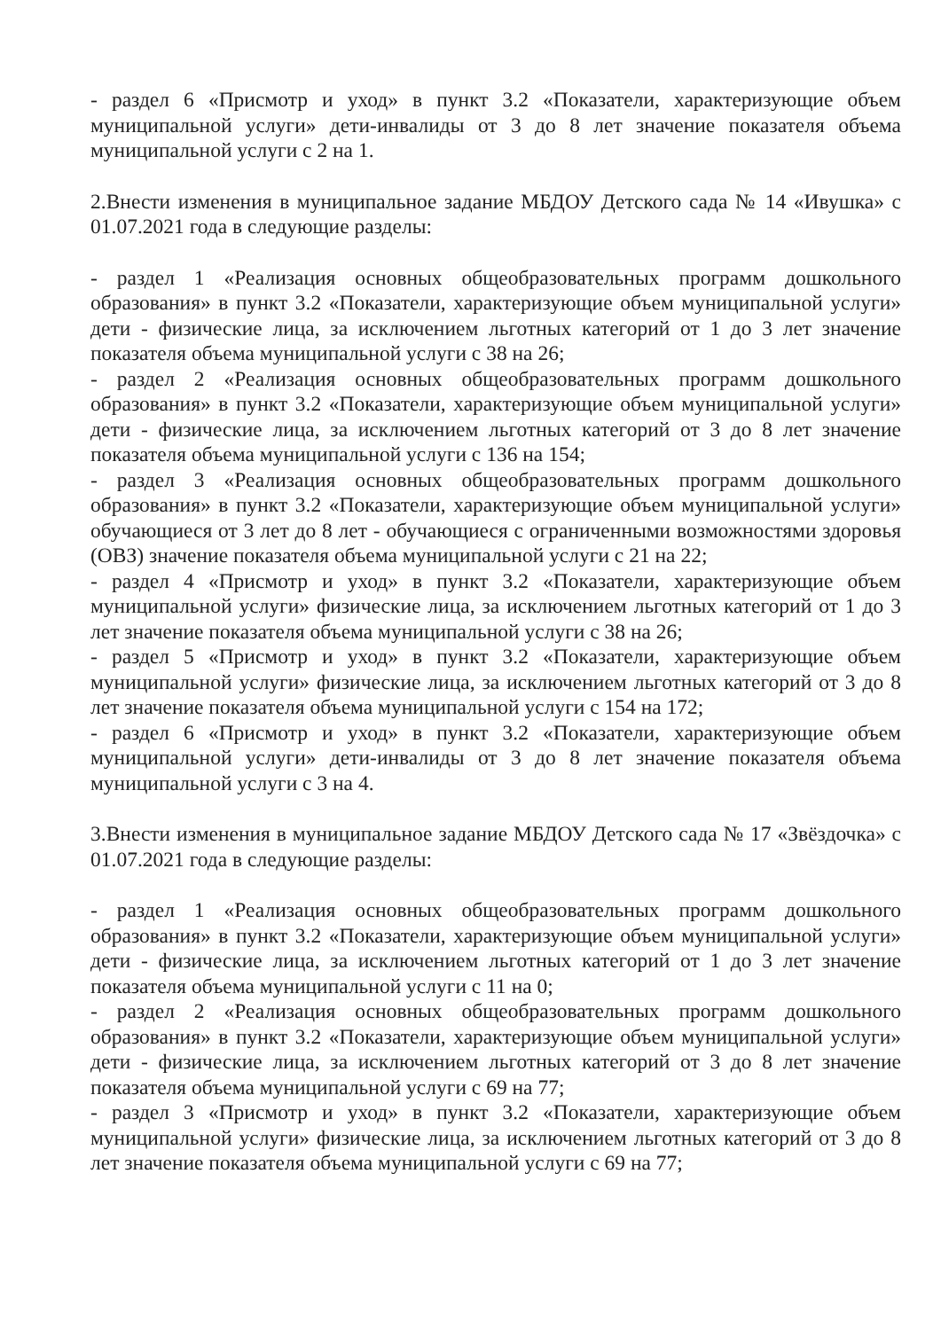- раздел 6 «Присмотр и уход» в пункт 3.2 «Показатели, характеризующие объем муниципальной услуги» дети-инвалиды от 3 до 8 лет значение показателя объема муниципальной услуги с 2 на 1.
2.Внести изменения в муниципальное задание МБДОУ Детского сада № 14 «Ивушка» с 01.07.2021 года в следующие разделы:
- раздел 1 «Реализация основных общеобразовательных программ дошкольного образования» в пункт 3.2 «Показатели, характеризующие объем муниципальной услуги» дети - физические лица, за исключением льготных категорий от 1 до 3 лет значение показателя объема муниципальной услуги с 38 на 26;
- раздел 2 «Реализация основных общеобразовательных программ дошкольного образования» в пункт 3.2 «Показатели, характеризующие объем муниципальной услуги» дети - физические лица, за исключением льготных категорий от 3 до 8 лет значение показателя объема муниципальной услуги с 136 на 154;
- раздел 3 «Реализация основных общеобразовательных программ дошкольного образования» в пункт 3.2 «Показатели, характеризующие объем муниципальной услуги» обучающиеся от 3 лет до 8 лет - обучающиеся с ограниченными возможностями здоровья (ОВЗ) значение показателя объема муниципальной услуги с 21 на 22;
- раздел 4 «Присмотр и уход» в пункт 3.2 «Показатели, характеризующие объем муниципальной услуги» физические лица, за исключением льготных категорий от 1 до 3 лет значение показателя объема муниципальной услуги с 38 на 26;
- раздел 5 «Присмотр и уход» в пункт 3.2 «Показатели, характеризующие объем муниципальной услуги» физические лица, за исключением льготных категорий от 3 до 8 лет значение показателя объема муниципальной услуги с 154 на 172;
- раздел 6 «Присмотр и уход» в пункт 3.2 «Показатели, характеризующие объем муниципальной услуги» дети-инвалиды от 3 до 8 лет значение показателя объема муниципальной услуги с 3 на 4.
3.Внести изменения в муниципальное задание МБДОУ Детского сада № 17 «Звёздочка» с 01.07.2021 года в следующие разделы:
- раздел 1 «Реализация основных общеобразовательных программ дошкольного образования» в пункт 3.2 «Показатели, характеризующие объем муниципальной услуги» дети - физические лица, за исключением льготных категорий от 1 до 3 лет значение показателя объема муниципальной услуги с 11 на 0;
- раздел 2 «Реализация основных общеобразовательных программ дошкольного образования» в пункт 3.2 «Показатели, характеризующие объем муниципальной услуги» дети - физические лица, за исключением льготных категорий от 3 до 8 лет значение показателя объема муниципальной услуги с 69 на 77;
- раздел 3 «Присмотр и уход» в пункт 3.2 «Показатели, характеризующие объем муниципальной услуги» физические лица, за исключением льготных категорий от 3 до 8 лет значение показателя объема муниципальной услуги с 69 на 77;